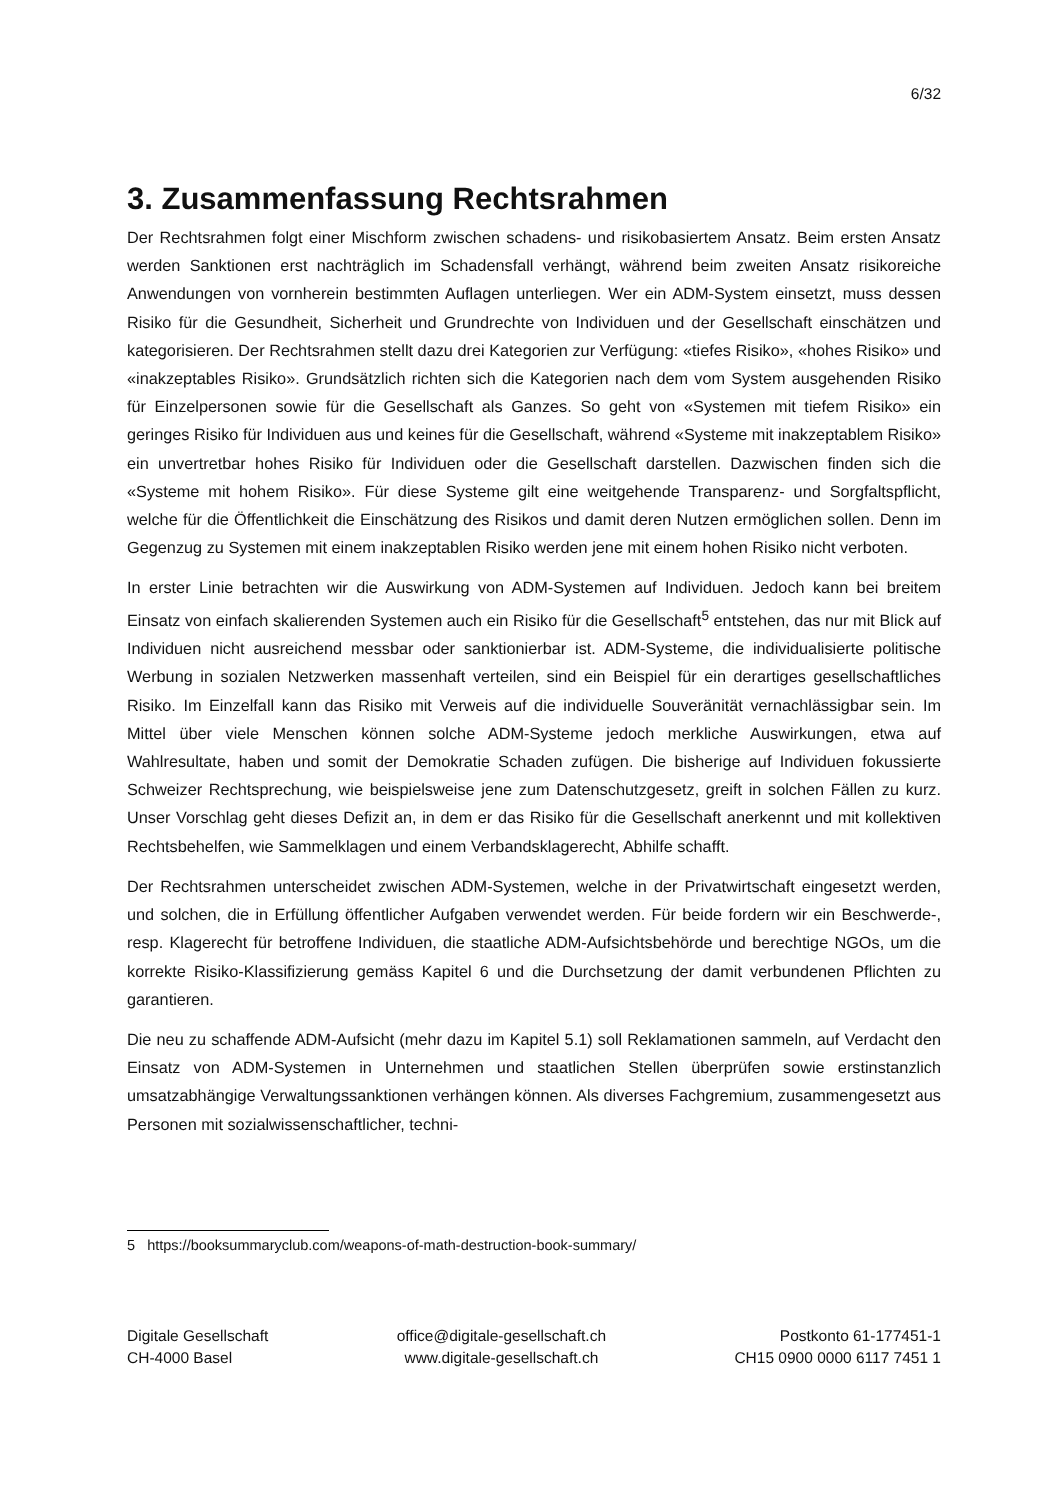6/32
3. Zusammenfassung Rechtsrahmen
Der Rechtsrahmen folgt einer Mischform zwischen schadens- und risikobasiertem Ansatz. Beim ersten Ansatz werden Sanktionen erst nachträglich im Schadensfall verhängt, während beim zweiten Ansatz risikoreiche Anwendungen von vornherein bestimmten Auflagen unterliegen. Wer ein ADM-System einsetzt, muss dessen Risiko für die Gesundheit, Sicherheit und Grundrechte von Individuen und der Gesellschaft einschätzen und kategorisieren. Der Rechtsrahmen stellt dazu drei Kategorien zur Verfügung: «tiefes Risiko», «hohes Risiko» und «inakzeptables Risiko». Grundsätzlich richten sich die Kategorien nach dem vom System ausgehenden Risiko für Einzelpersonen sowie für die Gesellschaft als Ganzes. So geht von «Systemen mit tiefem Risiko» ein geringes Risiko für Individuen aus und keines für die Gesellschaft, während «Systeme mit inakzeptablem Risiko» ein unvertretbar hohes Risiko für Individuen oder die Gesellschaft darstellen. Dazwischen finden sich die «Systeme mit hohem Risiko». Für diese Systeme gilt eine weitgehende Transparenz- und Sorgfaltspflicht, welche für die Öffentlichkeit die Einschätzung des Risikos und damit deren Nutzen ermöglichen sollen. Denn im Gegenzug zu Systemen mit einem inakzeptablen Risiko werden jene mit einem hohen Risiko nicht verboten.
In erster Linie betrachten wir die Auswirkung von ADM-Systemen auf Individuen. Jedoch kann bei breitem Einsatz von einfach skalierenden Systemen auch ein Risiko für die Gesellschaft<sup>5</sup> entstehen, das nur mit Blick auf Individuen nicht ausreichend messbar oder sanktionierbar ist. ADM-Systeme, die individualisierte politische Werbung in sozialen Netzwerken massenhaft verteilen, sind ein Beispiel für ein derartiges gesellschaftliches Risiko. Im Einzelfall kann das Risiko mit Verweis auf die individuelle Souveränität vernachlässigbar sein. Im Mittel über viele Menschen können solche ADM-Systeme jedoch merkliche Auswirkungen, etwa auf Wahlresultate, haben und somit der Demokratie Schaden zufügen. Die bisherige auf Individuen fokussierte Schweizer Rechtsprechung, wie beispielsweise jene zum Datenschutzgesetz, greift in solchen Fällen zu kurz. Unser Vorschlag geht dieses Defizit an, in dem er das Risiko für die Gesellschaft anerkennt und mit kollektiven Rechtsbehelfen, wie Sammelklagen und einem Verbandsklagerecht, Abhilfe schafft.
Der Rechtsrahmen unterscheidet zwischen ADM-Systemen, welche in der Privatwirtschaft eingesetzt werden, und solchen, die in Erfüllung öffentlicher Aufgaben verwendet werden. Für beide fordern wir ein Beschwerde-, resp. Klagerecht für betroffene Individuen, die staatliche ADM-Aufsichtsbehörde und berechtige NGOs, um die korrekte Risiko-Klassifizierung gemäss Kapitel 6 und die Durchsetzung der damit verbundenen Pflichten zu garantieren.
Die neu zu schaffende ADM-Aufsicht (mehr dazu im Kapitel 5.1) soll Reklamationen sammeln, auf Verdacht den Einsatz von ADM-Systemen in Unternehmen und staatlichen Stellen überprüfen sowie erstinstanzlich umsatzabhängige Verwaltungssanktionen verhängen können. Als diverses Fachgremium, zusammengesetzt aus Personen mit sozialwissenschaftlicher, techni-
5 https://booksummaryclub.com/weapons-of-math-destruction-book-summary/
Digitale Gesellschaft
CH-4000 Basel
office@digitale-gesellschaft.ch
www.digitale-gesellschaft.ch
Postkonto 61-177451-1
CH15 0900 0000 6117 7451 1